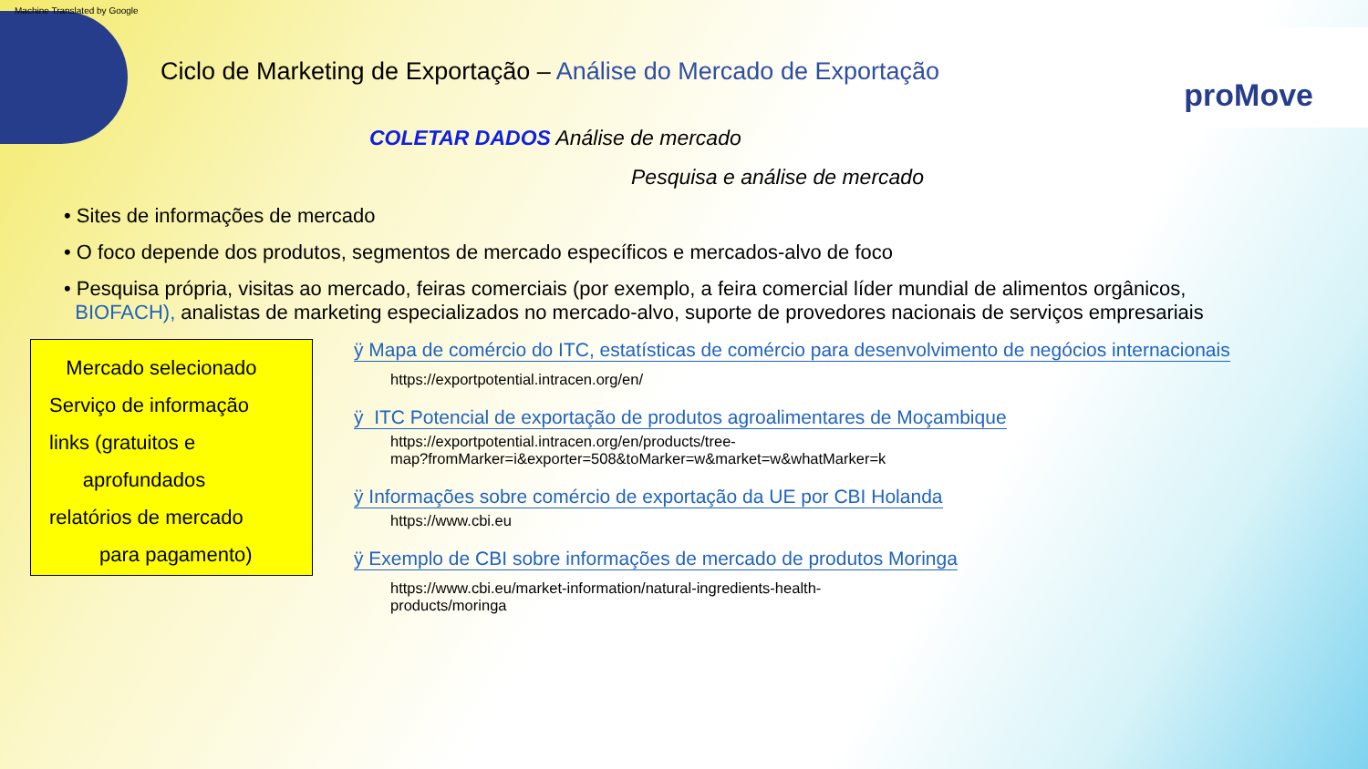Machine Translated by Google
proMove
Ciclo de Marketing de Exportação – Análise do Mercado de Exportação
COLETAR DADOS Análise de mercado
Pesquisa e análise de mercado
• Sites de informações de mercado
• O foco depende dos produtos, segmentos de mercado específicos e mercados-alvo de foco
• Pesquisa própria, visitas ao mercado, feiras comerciais (por exemplo, a feira comercial líder mundial de alimentos orgânicos,
BIOFACH), analistas de marketing especializados no mercado-alvo, suporte de provedores nacionais de serviços empresariais
Mercado selecionado
Serviço de informação
links (gratuitos e
aprofundados
relatórios de mercado
para pagamento)
ÿ Mapa de comércio do ITC, estatísticas de comércio para desenvolvimento de negócios internacionais
https://exportpotential.intracen.org/en/
ÿ ITC Potencial de exportação de produtos agroalimentares de Moçambique
https://exportpotential.intracen.org/en/products/tree-
map?fromMarker=i&exporter=508&toMarker=w&market=w&whatMarker=k
ÿ Informações sobre comércio de exportação da UE por CBI Holanda
https://www.cbi.eu
ÿ Exemplo de CBI sobre informações de mercado de produtos Moringa
https://www.cbi.eu/market-information/natural-ingredients-health-
products/moringa